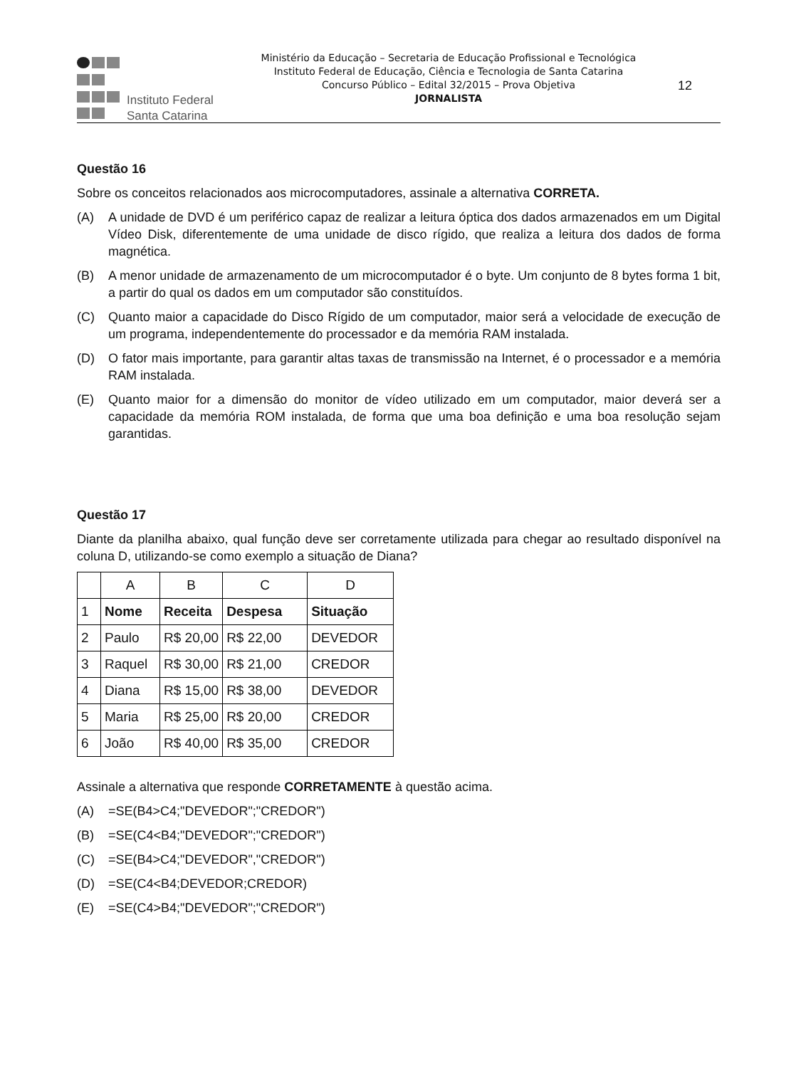Instituto Federal
Santa Catarina
Ministério da Educação – Secretaria de Educação Profissional e Tecnológica
Instituto Federal de Educação, Ciência e Tecnologia de Santa Catarina
Concurso Público – Edital 32/2015 – Prova Objetiva
JORNALISTA
12
Questão 16
Sobre os conceitos relacionados aos microcomputadores, assinale a alternativa CORRETA.
(A) A unidade de DVD é um periférico capaz de realizar a leitura óptica dos dados armazenados em um Digital Vídeo Disk, diferentemente de uma unidade de disco rígido, que realiza a leitura dos dados de forma magnética.
(B) A menor unidade de armazenamento de um microcomputador é o byte. Um conjunto de 8 bytes forma 1 bit, a partir do qual os dados em um computador são constituídos.
(C) Quanto maior a capacidade do Disco Rígido de um computador, maior será a velocidade de execução de um programa, independentemente do processador e da memória RAM instalada.
(D) O fator mais importante, para garantir altas taxas de transmissão na Internet, é o processador e a memória RAM instalada.
(E) Quanto maior for a dimensão do monitor de vídeo utilizado em um computador, maior deverá ser a capacidade da memória ROM instalada, de forma que uma boa definição e uma boa resolução sejam garantidas.
Questão 17
Diante da planilha abaixo, qual função deve ser corretamente utilizada para chegar ao resultado disponível na coluna D, utilizando-se como exemplo a situação de Diana?
| | A | B | C | D |
| 1 | Nome | Receita | Despesa | Situação |
| 2 | Paulo | R$ 20,00 | R$ 22,00 | DEVEDOR |
| 3 | Raquel | R$ 30,00 | R$ 21,00 | CREDOR |
| 4 | Diana | R$ 15,00 | R$ 38,00 | DEVEDOR |
| 5 | Maria | R$ 25,00 | R$ 20,00 | CREDOR |
| 6 | João | R$ 40,00 | R$ 35,00 | CREDOR |
Assinale a alternativa que responde CORRETAMENTE à questão acima.
(A) =SE(B4>C4;"DEVEDOR";"CREDOR")
(B) =SE(C4<B4;"DEVEDOR";"CREDOR")
(C) =SE(B4>C4;"DEVEDOR","CREDOR")
(D) =SE(C4<B4;DEVEDOR;CREDOR)
(E) =SE(C4>B4;"DEVEDOR";"CREDOR")